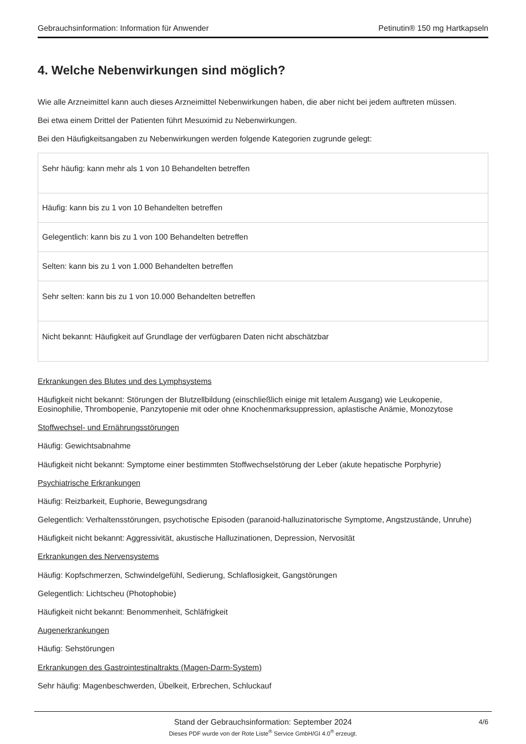Gebrauchsinformation: Information für Anwender Petinutin® 150 mg Hartkapseln
4. Welche Nebenwirkungen sind möglich?
Wie alle Arzneimittel kann auch dieses Arzneimittel Nebenwirkungen haben, die aber nicht bei jedem auftreten müssen.
Bei etwa einem Drittel der Patienten führt Mesuximid zu Nebenwirkungen.
Bei den Häufigkeitsangaben zu Nebenwirkungen werden folgende Kategorien zugrunde gelegt:
| Sehr häufig: kann mehr als 1 von 10 Behandelten betreffen |
| Häufig: kann bis zu 1 von 10 Behandelten betreffen |
| Gelegentlich: kann bis zu 1 von 100 Behandelten betreffen |
| Selten: kann bis zu 1 von 1.000 Behandelten betreffen |
| Sehr selten: kann bis zu 1 von 10.000 Behandelten betreffen |
| Nicht bekannt: Häufigkeit auf Grundlage der verfügbaren Daten nicht abschätzbar |
Erkrankungen des Blutes und des Lymphsystems
Häufigkeit nicht bekannt: Störungen der Blutzellbildung (einschließlich einige mit letalem Ausgang) wie Leukopenie, Eosinophilie, Thrombopenie, Panzytopenie mit oder ohne Knochenmarksuppression, aplastische Anämie, Monozytose
Stoffwechsel- und Ernährungsstörungen
Häufig: Gewichtsabnahme
Häufigkeit nicht bekannt: Symptome einer bestimmten Stoffwechselstörung der Leber (akute hepatische Porphyrie)
Psychiatrische Erkrankungen
Häufig: Reizbarkeit, Euphorie, Bewegungsdrang
Gelegentlich: Verhaltensstörungen, psychotische Episoden (paranoid-halluzinatorische Symptome, Angstzustände, Unruhe)
Häufigkeit nicht bekannt: Aggressivität, akustische Halluzinationen, Depression, Nervosität
Erkrankungen des Nervensystems
Häufig: Kopfschmerzen, Schwindelgefühl, Sedierung, Schlaflosigkeit, Gangstörungen
Gelegentlich: Lichtscheu (Photophobie)
Häufigkeit nicht bekannt: Benommenheit, Schläfrigkeit
Augenerkrankungen
Häufig: Sehstörungen
Erkrankungen des Gastrointestinaltrakts (Magen-Darm-System)
Sehr häufig: Magenbeschwerden, Übelkeit, Erbrechen, Schluckauf
Stand der Gebrauchsinformation: September 2024
Dieses PDF wurde von der Rote Liste<sup>®</sup> Service GmbH/GI 4.0<sup>®</sup> erzeugt.
4/6